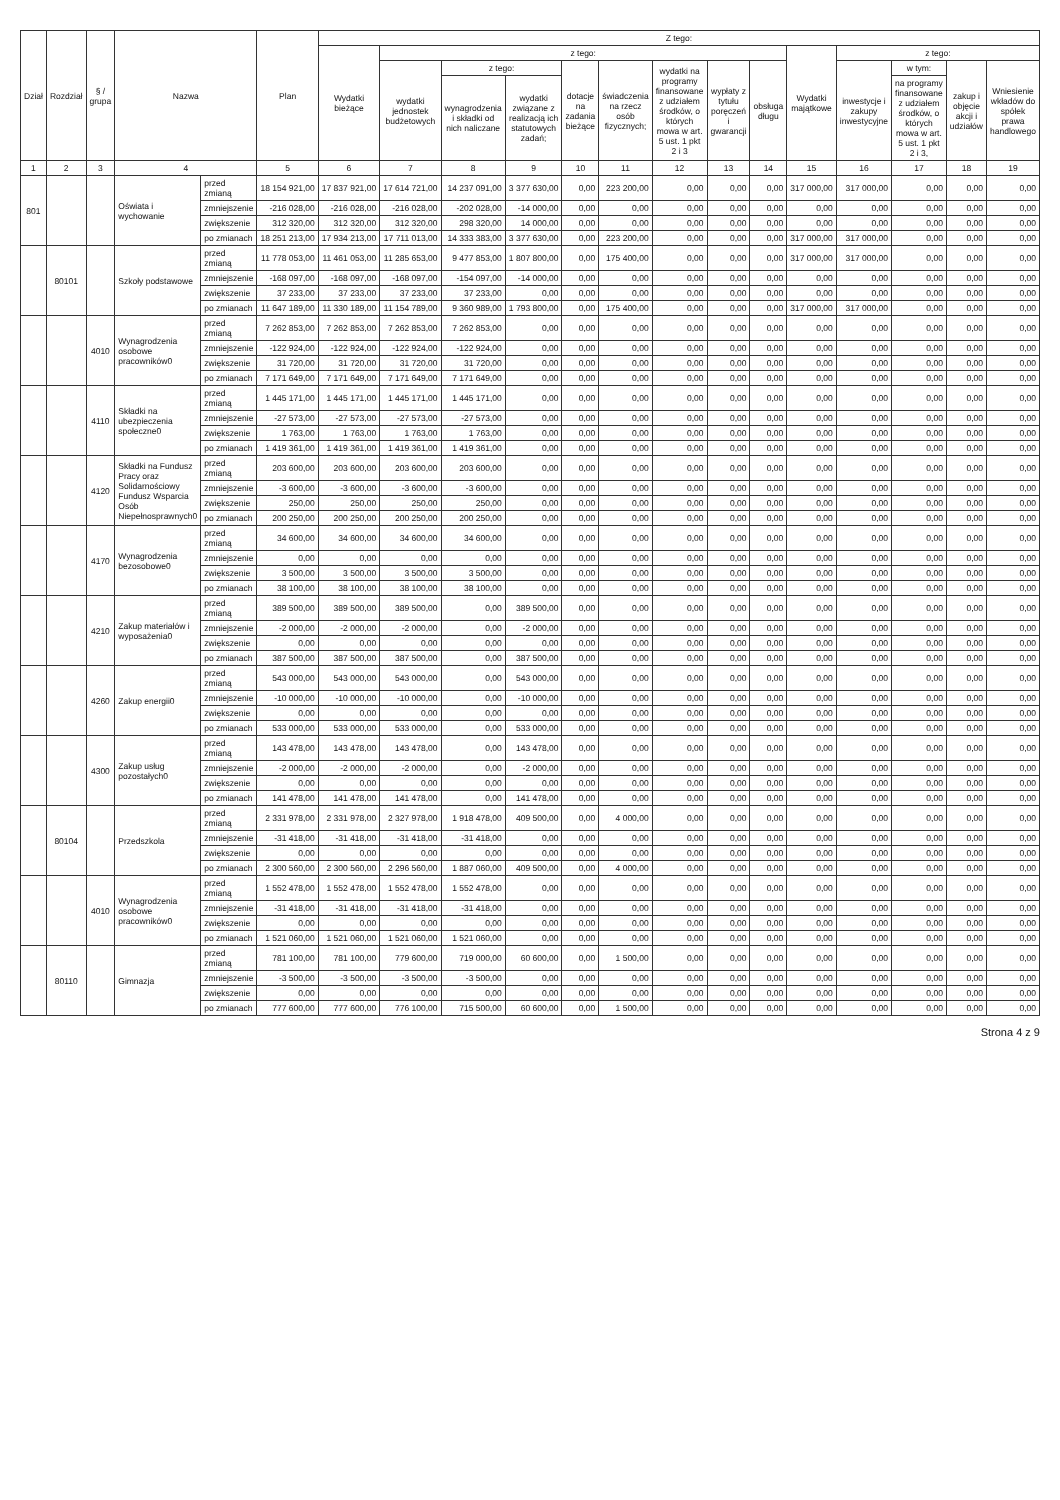| Dział | Rozdział | § / grupa | Nazwa | | Plan | Z tego: | | | | | | | | | | | | | |
| --- | --- | --- | --- | --- | --- | --- | --- | --- | --- | --- | --- | --- | --- | --- | --- | --- | --- | --- | --- |
| | | | | | | Wydatki bieżące | z tego: | | | | | | | | Wydatki majątkowe | z tego: | | | |
| | | | | | | | wydatki jednostek budżetowych | z tego: | | dotacje na zadania bieżące | świadczenia na rzecz osób fizycznych; | wydatki na programy finansowane z udziałem środków, o których mowa w art. 5 ust. 1 pkt 2 i 3 | wypłaty z tytułu poręczeń i gwarancji | obsługa długu | | inwestycje i zakupy inwestycyjne | w tym: | zakup i objęcie akcji i udziałów | Wniesienie wkładów do spółek prawa handlowego |
| | | | | | | | | wynagrodzenia i składki od nich naliczane | wydatki związane z realizacją ich statutowych zadań; | | | | | | | | na programy finansowane z udziałem środków, o których mowa w art. 5 ust. 1 pkt 2 i 3, | | |
| 1 | 2 | 3 | 4 | | 5 | 6 | 7 | 8 | 9 | 10 | 11 | 12 | 13 | 14 | 15 | 16 | 17 | 18 | 19 |
| 801 | | | Oświata i wychowanie | przed zmianą | 18 154 921,00 | 17 837 921,00 | 17 614 721,00 | 14 237 091,00 | 3 377 630,00 | 0,00 | 223 200,00 | 0,00 | 0,00 | 0,00 | 317 000,00 | 317 000,00 | 0,00 | 0,00 | 0,00 |
| | | | | zmniejszenie | -216 028,00 | -216 028,00 | -216 028,00 | -202 028,00 | -14 000,00 | 0,00 | 0,00 | 0,00 | 0,00 | 0,00 | 0,00 | 0,00 | 0,00 | 0,00 | 0,00 |
| | | | | zwiększenie | 312 320,00 | 312 320,00 | 312 320,00 | 298 320,00 | 14 000,00 | 0,00 | 0,00 | 0,00 | 0,00 | 0,00 | 0,00 | 0,00 | 0,00 | 0,00 | 0,00 |
| | | | | po zmianach | 18 251 213,00 | 17 934 213,00 | 17 711 013,00 | 14 333 383,00 | 3 377 630,00 | 0,00 | 223 200,00 | 0,00 | 0,00 | 0,00 | 317 000,00 | 317 000,00 | 0,00 | 0,00 | 0,00 |
| | 80101 | | Szkoły podstawowe | przed zmianą | 11 778 053,00 | 11 461 053,00 | 11 285 653,00 | 9 477 853,00 | 1 807 800,00 | 0,00 | 175 400,00 | 0,00 | 0,00 | 0,00 | 317 000,00 | 317 000,00 | 0,00 | 0,00 | 0,00 |
| | | | | zmniejszenie | -168 097,00 | -168 097,00 | -168 097,00 | -154 097,00 | -14 000,00 | 0,00 | 0,00 | 0,00 | 0,00 | 0,00 | 0,00 | 0,00 | 0,00 | 0,00 | 0,00 |
| | | | | zwiększenie | 37 233,00 | 37 233,00 | 37 233,00 | 37 233,00 | 0,00 | 0,00 | 0,00 | 0,00 | 0,00 | 0,00 | 0,00 | 0,00 | 0,00 | 0,00 | 0,00 |
| | | | | po zmianach | 11 647 189,00 | 11 330 189,00 | 11 154 789,00 | 9 360 989,00 | 1 793 800,00 | 0,00 | 175 400,00 | 0,00 | 0,00 | 0,00 | 317 000,00 | 317 000,00 | 0,00 | 0,00 | 0,00 |
| | | 4010 | Wynagrodzenia osobowe pracowników0 | przed zmianą | 7 262 853,00 | 7 262 853,00 | 7 262 853,00 | 7 262 853,00 | 0,00 | 0,00 | 0,00 | 0,00 | 0,00 | 0,00 | 0,00 | 0,00 | 0,00 | 0,00 | 0,00 |
| | | | | zmniejszenie | -122 924,00 | -122 924,00 | -122 924,00 | -122 924,00 | 0,00 | 0,00 | 0,00 | 0,00 | 0,00 | 0,00 | 0,00 | 0,00 | 0,00 | 0,00 | 0,00 |
| | | | | zwiększenie | 31 720,00 | 31 720,00 | 31 720,00 | 31 720,00 | 0,00 | 0,00 | 0,00 | 0,00 | 0,00 | 0,00 | 0,00 | 0,00 | 0,00 | 0,00 | 0,00 |
| | | | | po zmianach | 7 171 649,00 | 7 171 649,00 | 7 171 649,00 | 7 171 649,00 | 0,00 | 0,00 | 0,00 | 0,00 | 0,00 | 0,00 | 0,00 | 0,00 | 0,00 | 0,00 | 0,00 |
| | | 4110 | Składki na ubezpieczenia społeczne0 | przed zmianą | 1 445 171,00 | 1 445 171,00 | 1 445 171,00 | 1 445 171,00 | 0,00 | 0,00 | 0,00 | 0,00 | 0,00 | 0,00 | 0,00 | 0,00 | 0,00 | 0,00 | 0,00 |
| | | | | zmniejszenie | -27 573,00 | -27 573,00 | -27 573,00 | -27 573,00 | 0,00 | 0,00 | 0,00 | 0,00 | 0,00 | 0,00 | 0,00 | 0,00 | 0,00 | 0,00 | 0,00 |
| | | | | zwiększenie | 1 763,00 | 1 763,00 | 1 763,00 | 1 763,00 | 0,00 | 0,00 | 0,00 | 0,00 | 0,00 | 0,00 | 0,00 | 0,00 | 0,00 | 0,00 | 0,00 |
| | | | | po zmianach | 1 419 361,00 | 1 419 361,00 | 1 419 361,00 | 1 419 361,00 | 0,00 | 0,00 | 0,00 | 0,00 | 0,00 | 0,00 | 0,00 | 0,00 | 0,00 | 0,00 | 0,00 |
| | | 4120 | Składki na Fundusz Pracy oraz Solidarnościowy Fundusz Wsparcia Osób Niepełnosprawnych0 | przed zmianą | 203 600,00 | 203 600,00 | 203 600,00 | 203 600,00 | 0,00 | 0,00 | 0,00 | 0,00 | 0,00 | 0,00 | 0,00 | 0,00 | 0,00 | 0,00 | 0,00 |
| | | | | zmniejszenie | -3 600,00 | -3 600,00 | -3 600,00 | -3 600,00 | 0,00 | 0,00 | 0,00 | 0,00 | 0,00 | 0,00 | 0,00 | 0,00 | 0,00 | 0,00 | 0,00 |
| | | | | zwiększenie | 250,00 | 250,00 | 250,00 | 250,00 | 0,00 | 0,00 | 0,00 | 0,00 | 0,00 | 0,00 | 0,00 | 0,00 | 0,00 | 0,00 | 0,00 |
| | | | | po zmianach | 200 250,00 | 200 250,00 | 200 250,00 | 200 250,00 | 0,00 | 0,00 | 0,00 | 0,00 | 0,00 | 0,00 | 0,00 | 0,00 | 0,00 | 0,00 | 0,00 |
| | | 4170 | Wynagrodzenia bezosobowe0 | przed zmianą | 34 600,00 | 34 600,00 | 34 600,00 | 34 600,00 | 0,00 | 0,00 | 0,00 | 0,00 | 0,00 | 0,00 | 0,00 | 0,00 | 0,00 | 0,00 | 0,00 |
| | | | | zmniejszenie | 0,00 | 0,00 | 0,00 | 0,00 | 0,00 | 0,00 | 0,00 | 0,00 | 0,00 | 0,00 | 0,00 | 0,00 | 0,00 | 0,00 | 0,00 |
| | | | | zwiększenie | 3 500,00 | 3 500,00 | 3 500,00 | 3 500,00 | 0,00 | 0,00 | 0,00 | 0,00 | 0,00 | 0,00 | 0,00 | 0,00 | 0,00 | 0,00 | 0,00 |
| | | | | po zmianach | 38 100,00 | 38 100,00 | 38 100,00 | 38 100,00 | 0,00 | 0,00 | 0,00 | 0,00 | 0,00 | 0,00 | 0,00 | 0,00 | 0,00 | 0,00 | 0,00 |
| | | 4210 | Zakup materiałów i wyposażenia0 | przed zmianą | 389 500,00 | 389 500,00 | 389 500,00 | 0,00 | 389 500,00 | 0,00 | 0,00 | 0,00 | 0,00 | 0,00 | 0,00 | 0,00 | 0,00 | 0,00 | 0,00 |
| | | | | zmniejszenie | -2 000,00 | -2 000,00 | -2 000,00 | 0,00 | -2 000,00 | 0,00 | 0,00 | 0,00 | 0,00 | 0,00 | 0,00 | 0,00 | 0,00 | 0,00 | 0,00 |
| | | | | zwiększenie | 0,00 | 0,00 | 0,00 | 0,00 | 0,00 | 0,00 | 0,00 | 0,00 | 0,00 | 0,00 | 0,00 | 0,00 | 0,00 | 0,00 | 0,00 |
| | | | | po zmianach | 387 500,00 | 387 500,00 | 387 500,00 | 0,00 | 387 500,00 | 0,00 | 0,00 | 0,00 | 0,00 | 0,00 | 0,00 | 0,00 | 0,00 | 0,00 | 0,00 |
| | | 4260 | Zakup energii0 | przed zmianą | 543 000,00 | 543 000,00 | 543 000,00 | 0,00 | 543 000,00 | 0,00 | 0,00 | 0,00 | 0,00 | 0,00 | 0,00 | 0,00 | 0,00 | 0,00 | 0,00 |
| | | | | zmniejszenie | -10 000,00 | -10 000,00 | -10 000,00 | 0,00 | -10 000,00 | 0,00 | 0,00 | 0,00 | 0,00 | 0,00 | 0,00 | 0,00 | 0,00 | 0,00 | 0,00 |
| | | | | zwiększenie | 0,00 | 0,00 | 0,00 | 0,00 | 0,00 | 0,00 | 0,00 | 0,00 | 0,00 | 0,00 | 0,00 | 0,00 | 0,00 | 0,00 | 0,00 |
| | | | | po zmianach | 533 000,00 | 533 000,00 | 533 000,00 | 0,00 | 533 000,00 | 0,00 | 0,00 | 0,00 | 0,00 | 0,00 | 0,00 | 0,00 | 0,00 | 0,00 | 0,00 |
| | | 4300 | Zakup usług pozostałych0 | przed zmianą | 143 478,00 | 143 478,00 | 143 478,00 | 0,00 | 143 478,00 | 0,00 | 0,00 | 0,00 | 0,00 | 0,00 | 0,00 | 0,00 | 0,00 | 0,00 | 0,00 |
| | | | | zmniejszenie | -2 000,00 | -2 000,00 | -2 000,00 | 0,00 | -2 000,00 | 0,00 | 0,00 | 0,00 | 0,00 | 0,00 | 0,00 | 0,00 | 0,00 | 0,00 | 0,00 |
| | | | | zwiększenie | 0,00 | 0,00 | 0,00 | 0,00 | 0,00 | 0,00 | 0,00 | 0,00 | 0,00 | 0,00 | 0,00 | 0,00 | 0,00 | 0,00 | 0,00 |
| | | | | po zmianach | 141 478,00 | 141 478,00 | 141 478,00 | 0,00 | 141 478,00 | 0,00 | 0,00 | 0,00 | 0,00 | 0,00 | 0,00 | 0,00 | 0,00 | 0,00 | 0,00 |
| | 80104 | | Przedszkola | przed zmianą | 2 331 978,00 | 2 331 978,00 | 2 327 978,00 | 1 918 478,00 | 409 500,00 | 0,00 | 4 000,00 | 0,00 | 0,00 | 0,00 | 0,00 | 0,00 | 0,00 | 0,00 | 0,00 |
| | | | | zmniejszenie | -31 418,00 | -31 418,00 | -31 418,00 | -31 418,00 | 0,00 | 0,00 | 0,00 | 0,00 | 0,00 | 0,00 | 0,00 | 0,00 | 0,00 | 0,00 | 0,00 |
| | | | | zwiększenie | 0,00 | 0,00 | 0,00 | 0,00 | 0,00 | 0,00 | 0,00 | 0,00 | 0,00 | 0,00 | 0,00 | 0,00 | 0,00 | 0,00 | 0,00 |
| | | | | po zmianach | 2 300 560,00 | 2 300 560,00 | 2 296 560,00 | 1 887 060,00 | 409 500,00 | 0,00 | 4 000,00 | 0,00 | 0,00 | 0,00 | 0,00 | 0,00 | 0,00 | 0,00 | 0,00 |
| | | 4010 | Wynagrodzenia osobowe pracowników0 | przed zmianą | 1 552 478,00 | 1 552 478,00 | 1 552 478,00 | 1 552 478,00 | 0,00 | 0,00 | 0,00 | 0,00 | 0,00 | 0,00 | 0,00 | 0,00 | 0,00 | 0,00 | 0,00 |
| | | | | zmniejszenie | -31 418,00 | -31 418,00 | -31 418,00 | -31 418,00 | 0,00 | 0,00 | 0,00 | 0,00 | 0,00 | 0,00 | 0,00 | 0,00 | 0,00 | 0,00 | 0,00 |
| | | | | zwiększenie | 0,00 | 0,00 | 0,00 | 0,00 | 0,00 | 0,00 | 0,00 | 0,00 | 0,00 | 0,00 | 0,00 | 0,00 | 0,00 | 0,00 | 0,00 |
| | | | | po zmianach | 1 521 060,00 | 1 521 060,00 | 1 521 060,00 | 1 521 060,00 | 0,00 | 0,00 | 0,00 | 0,00 | 0,00 | 0,00 | 0,00 | 0,00 | 0,00 | 0,00 | 0,00 |
| | 80110 | | Gimnazja | przed zmianą | 781 100,00 | 781 100,00 | 779 600,00 | 719 000,00 | 60 600,00 | 0,00 | 1 500,00 | 0,00 | 0,00 | 0,00 | 0,00 | 0,00 | 0,00 | 0,00 | 0,00 |
| | | | | zmniejszenie | -3 500,00 | -3 500,00 | -3 500,00 | -3 500,00 | 0,00 | 0,00 | 0,00 | 0,00 | 0,00 | 0,00 | 0,00 | 0,00 | 0,00 | 0,00 | 0,00 |
| | | | | zwiększenie | 0,00 | 0,00 | 0,00 | 0,00 | 0,00 | 0,00 | 0,00 | 0,00 | 0,00 | 0,00 | 0,00 | 0,00 | 0,00 | 0,00 | 0,00 |
| | | | | po zmianach | 777 600,00 | 777 600,00 | 776 100,00 | 715 500,00 | 60 600,00 | 0,00 | 1 500,00 | 0,00 | 0,00 | 0,00 | 0,00 | 0,00 | 0,00 | 0,00 | 0,00 |
Strona 4 z 9